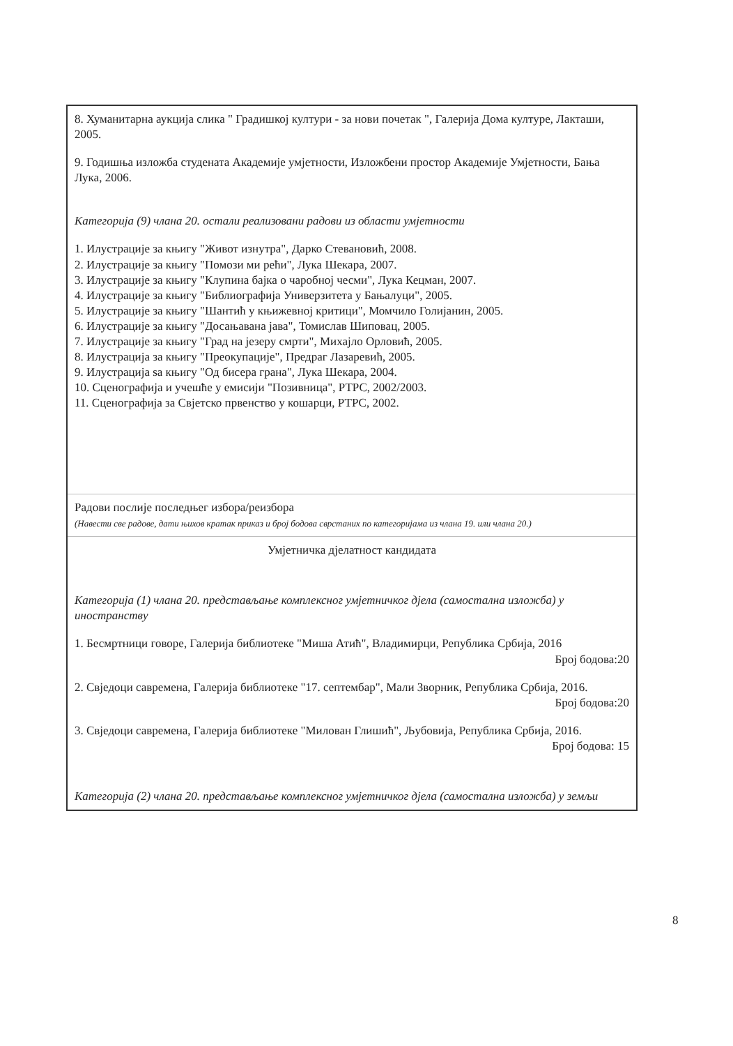| 8. Хуманитарна аукција слика " Градишкој култури - за нови почетак ", Галерија Дома културе, Лакташи, 2005. 9. Годишња изложба студената Академије умјетности, Изложбени простор Академије Умјетности, Бања Лука, 2006. Категорија (9) члана 20. остали реализовани радови из области умјетности 1. Илустрације за књигу "Живот изнутра", Дарко Стевановић, 2008. 2. Илустрације за књигу "Помози ми рећи", Лука Шекара, 2007. 3. Илустрације за књигу "Клупина бајка о чаробној чесми", Лука Кецман, 2007. 4. Илустрације за књигу "Библиографија Универзитета у Бањалуци", 2005. 5. Илустрације за књигу "Шантић у књижевној критици", Момчило Голијанин, 2005. 6. Илустрације за књигу "Досањавана јава", Томислав Шиповац, 2005. 7. Илустрације за књигу "Град на језеру смрти", Михајло Орловић, 2005. 8. Илустрација за књигу "Преокупације", Предраг Лазаревић, 2005. 9. Илустрација sa књигу "Од бисера грана", Лука Шекара, 2004. 10. Сценографија и учешће у емисији "Позивница", РТРС, 2002/2003. 11. Сценографија за Свјетско првенство у кошарци, РТРС, 2002. |
| Радови послије последњег избора/реизбора (Навести све радове, дати њихов кратак приказ и број бодова сврстаних по категоријама из члана 19. или члана 20.) |
| Умјетничка дјелатност кандидата Категорија (1) члана 20. представљање комплексног умјетничког дјела (самостална изложба) у иностранству 1. Бесмртници говоре, Галерија библиотеке "Миша Атић", Владимирци, Република Србија, 2016 Број бодова:20 2. Свједоци савремена, Галерија библиотеке "17. септембар", Мали Зворник, Република Србија, 2016. Број бодова:20 3. Свједоци савремена, Галерија библиотеке "Милован Глишић", Љубовија, Република Србија, 2016. Број бодова: 15 Категорија (2) члана 20. представљање комплексног умјетничког дјела (самостална изложба) у земљи |
8